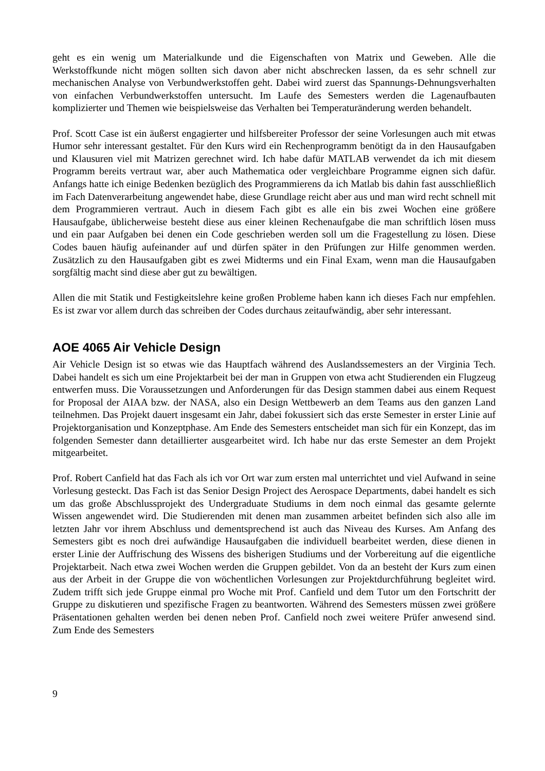geht es ein wenig um Materialkunde und die Eigenschaften von Matrix und Geweben. Alle die Werkstoffkunde nicht mögen sollten sich davon aber nicht abschrecken lassen, da es sehr schnell zur mechanischen Analyse von Verbundwerkstoffen geht. Dabei wird zuerst das Spannungs-Dehnungsverhalten von einfachen Verbundwerkstoffen untersucht. Im Laufe des Semesters werden die Lagenaufbauten komplizierter und Themen wie beispielsweise das Verhalten bei Temperaturänderung werden behandelt.
Prof. Scott Case ist ein äußerst engagierter und hilfsbereiter Professor der seine Vorlesungen auch mit etwas Humor sehr interessant gestaltet. Für den Kurs wird ein Rechenprogramm benötigt da in den Hausaufgaben und Klausuren viel mit Matrizen gerechnet wird. Ich habe dafür MATLAB verwendet da ich mit diesem Programm bereits vertraut war, aber auch Mathematica oder vergleichbare Programme eignen sich dafür. Anfangs hatte ich einige Bedenken bezüglich des Programmierens da ich Matlab bis dahin fast ausschließlich im Fach Datenverarbeitung angewendet habe, diese Grundlage reicht aber aus und man wird recht schnell mit dem Programmieren vertraut. Auch in diesem Fach gibt es alle ein bis zwei Wochen eine größere Hausaufgabe, üblicherweise besteht diese aus einer kleinen Rechenaufgabe die man schriftlich lösen muss und ein paar Aufgaben bei denen ein Code geschrieben werden soll um die Fragestellung zu lösen. Diese Codes bauen häufig aufeinander auf und dürfen später in den Prüfungen zur Hilfe genommen werden. Zusätzlich zu den Hausaufgaben gibt es zwei Midterms und ein Final Exam, wenn man die Hausaufgaben sorgfältig macht sind diese aber gut zu bewältigen.
Allen die mit Statik und Festigkeitslehre keine großen Probleme haben kann ich dieses Fach nur empfehlen. Es ist zwar vor allem durch das schreiben der Codes durchaus zeitaufwändig, aber sehr interessant.
AOE 4065 Air Vehicle Design
Air Vehicle Design ist so etwas wie das Hauptfach während des Auslandssemesters an der Virginia Tech. Dabei handelt es sich um eine Projektarbeit bei der man in Gruppen von etwa acht Studierenden ein Flugzeug entwerfen muss. Die Voraussetzungen und Anforderungen für das Design stammen dabei aus einem Request for Proposal der AIAA bzw. der NASA, also ein Design Wettbewerb an dem Teams aus den ganzen Land teilnehmen. Das Projekt dauert insgesamt ein Jahr, dabei fokussiert sich das erste Semester in erster Linie auf Projektorganisation und Konzeptphase. Am Ende des Semesters entscheidet man sich für ein Konzept, das im folgenden Semester dann detaillierter ausgearbeitet wird. Ich habe nur das erste Semester an dem Projekt mitgearbeitet.
Prof. Robert Canfield hat das Fach als ich vor Ort war zum ersten mal unterrichtet und viel Aufwand in seine Vorlesung gesteckt. Das Fach ist das Senior Design Project des Aerospace Departments, dabei handelt es sich um das große Abschlussprojekt des Undergraduate Studiums in dem noch einmal das gesamte gelernte Wissen angewendet wird. Die Studierenden mit denen man zusammen arbeitet befinden sich also alle im letzten Jahr vor ihrem Abschluss und dementsprechend ist auch das Niveau des Kurses. Am Anfang des Semesters gibt es noch drei aufwändige Hausaufgaben die individuell bearbeitet werden, diese dienen in erster Linie der Auffrischung des Wissens des bisherigen Studiums und der Vorbereitung auf die eigentliche Projektarbeit. Nach etwa zwei Wochen werden die Gruppen gebildet. Von da an besteht der Kurs zum einen aus der Arbeit in der Gruppe die von wöchentlichen Vorlesungen zur Projektdurchführung begleitet wird. Zudem trifft sich jede Gruppe einmal pro Woche mit Prof. Canfield und dem Tutor um den Fortschritt der Gruppe zu diskutieren und spezifische Fragen zu beantworten. Während des Semesters müssen zwei größere Präsentationen gehalten werden bei denen neben Prof. Canfield noch zwei weitere Prüfer anwesend sind. Zum Ende des Semesters
9